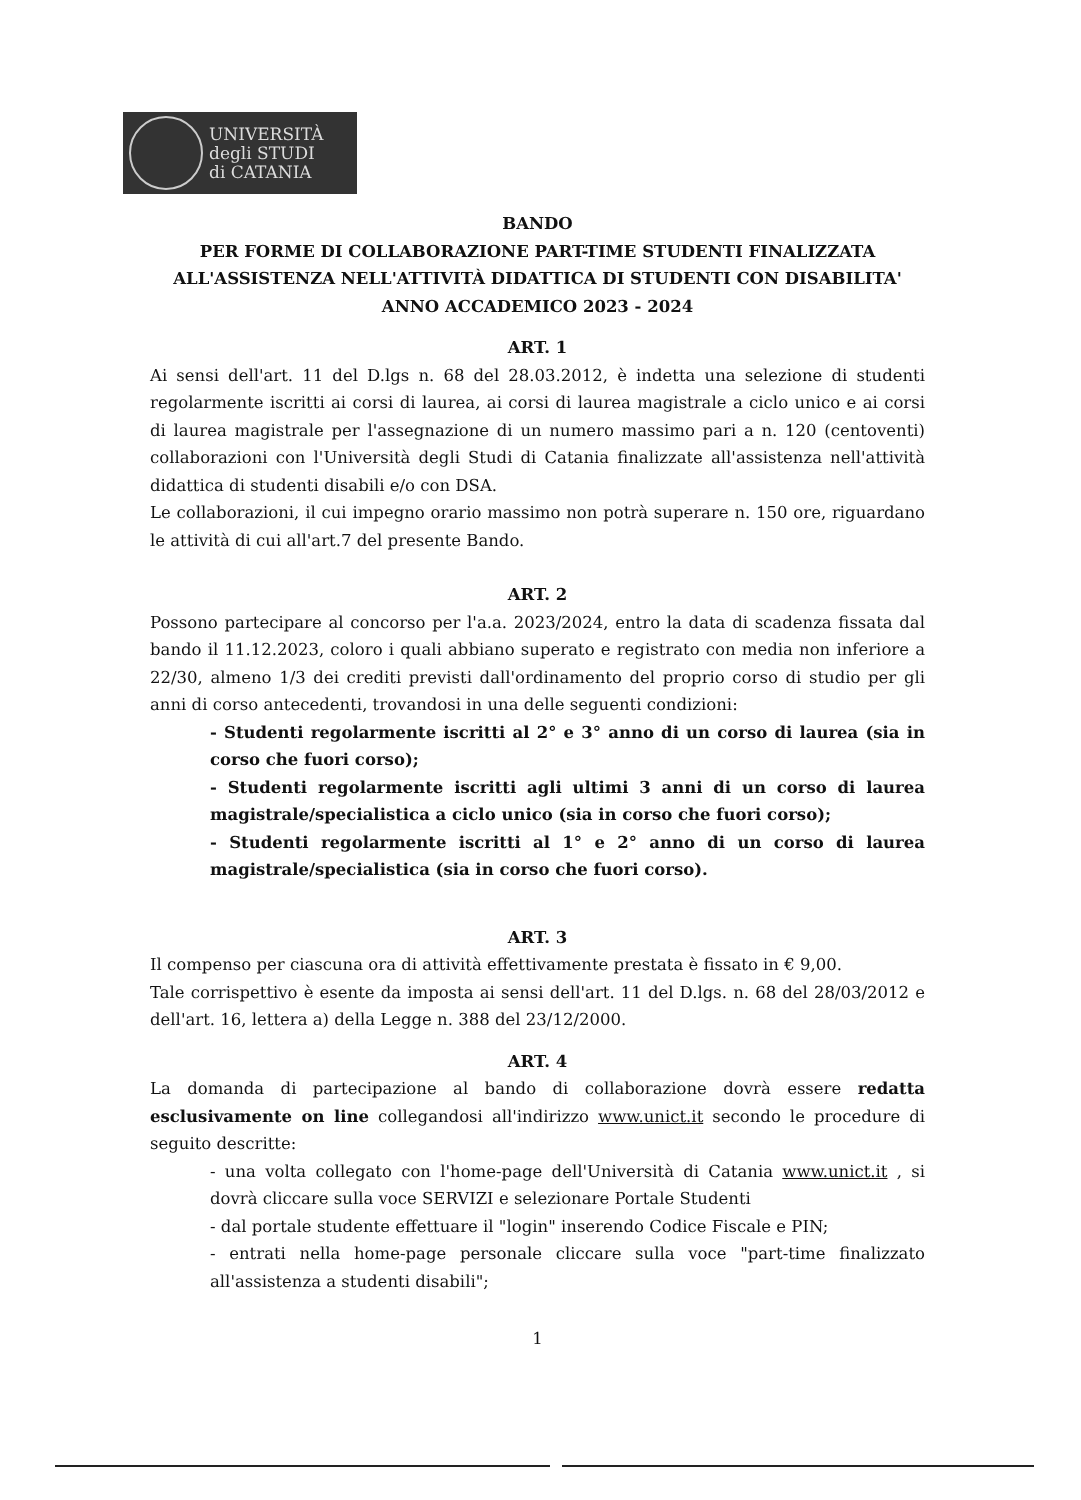UNIVERSITÀ
degli STUDI
di CATANIA
BANDO
PER FORME DI COLLABORAZIONE PART-TIME STUDENTI FINALIZZATA
ALL'ASSISTENZA NELL'ATTIVITÀ DIDATTICA DI STUDENTI CON DISABILITA'
ANNO ACCADEMICO 2023 - 2024
ART. 1
Ai sensi dell'art. 11 del D.lgs n. 68 del 28.03.2012, è indetta una selezione di studenti regolarmente iscritti ai corsi di laurea, ai corsi di laurea magistrale a ciclo unico e ai corsi di laurea magistrale per l'assegnazione di un numero massimo pari a n. 120 (centoventi) collaborazioni con l'Università degli Studi di Catania finalizzate all'assistenza nell'attività didattica di studenti disabili e/o con DSA.
Le collaborazioni, il cui impegno orario massimo non potrà superare n. 150 ore, riguardano le attività di cui all'art.7 del presente Bando.
ART. 2
Possono partecipare al concorso per l'a.a. 2023/2024, entro la data di scadenza fissata dal bando il 11.12.2023, coloro i quali abbiano superato e registrato con media non inferiore a 22/30, almeno 1/3 dei crediti previsti dall'ordinamento del proprio corso di studio per gli anni di corso antecedenti, trovandosi in una delle seguenti condizioni:
- Studenti regolarmente iscritti al 2° e 3° anno di un corso di laurea (sia in corso che fuori corso);
- Studenti regolarmente iscritti agli ultimi 3 anni di un corso di laurea magistrale/specialistica a ciclo unico (sia in corso che fuori corso);
- Studenti regolarmente iscritti al 1° e 2° anno di un corso di laurea magistrale/specialistica (sia in corso che fuori corso).
ART. 3
Il compenso per ciascuna ora di attività effettivamente prestata è fissato in € 9,00.
Tale corrispettivo è esente da imposta ai sensi dell'art. 11 del D.lgs. n. 68 del 28/03/2012 e dell'art. 16, lettera a) della Legge n. 388 del 23/12/2000.
ART. 4
La domanda di partecipazione al bando di collaborazione dovrà essere redatta esclusivamente on line collegandosi all'indirizzo www.unict.it secondo le procedure di seguito descritte:
- una volta collegato con l'home-page dell'Università di Catania www.unict.it , si dovrà cliccare sulla voce SERVIZI e selezionare Portale Studenti
- dal portale studente effettuare il "login" inserendo Codice Fiscale e PIN;
- entrati nella home-page personale cliccare sulla voce "part-time finalizzato all'assistenza a studenti disabili";
1